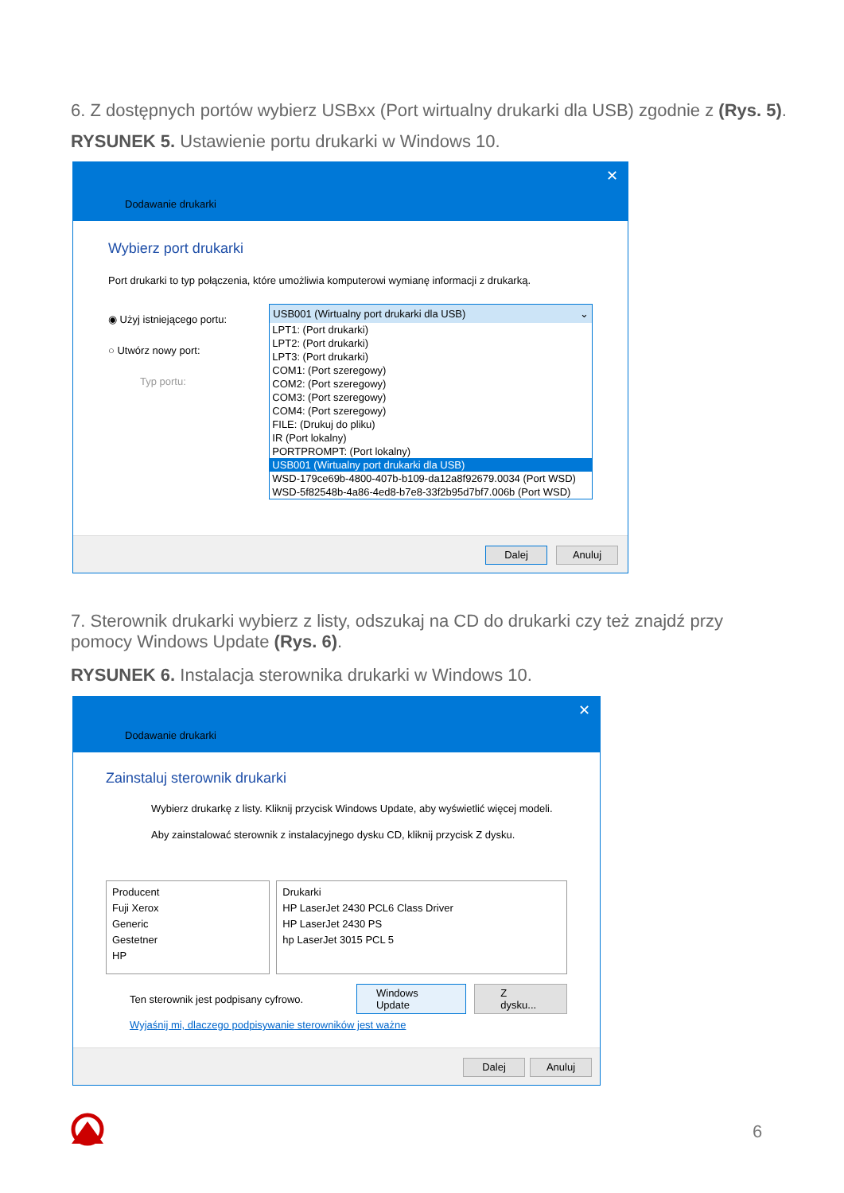6. Z dostępnych portów wybierz USBxx (Port wirtualny drukarki dla USB) zgodnie z (Rys. 5).
RYSUNEK 5. Ustawienie portu drukarki w Windows 10.
Dodawanie drukarki
✕
Wybierz port drukarki
Port drukarki to typ połączenia, które umożliwia komputerowi wymianę informacji z drukarką.
◉ Użyj istniejącego portu:
○ Utwórz nowy port:
Typ portu:
USB001 (Wirtualny port drukarki dla USB) ⌄
LPT1: (Port drukarki)
LPT2: (Port drukarki)
LPT3: (Port drukarki)
COM1: (Port szeregowy)
COM2: (Port szeregowy)
COM3: (Port szeregowy)
COM4: (Port szeregowy)
FILE: (Drukuj do pliku)
IR (Port lokalny)
PORTPROMPT: (Port lokalny)
USB001 (Wirtualny port drukarki dla USB)
WSD-179ce69b-4800-407b-b109-da12a8f92679.0034 (Port WSD)
WSD-5f82548b-4a86-4ed8-b7e8-33f2b95d7bf7.006b (Port WSD)
Dalej Anuluj
7. Sterownik drukarki wybierz z listy, odszukaj na CD do drukarki czy też znajdź przy pomocy Windows Update (Rys. 6).
RYSUNEK 6. Instalacja sterownika drukarki w Windows 10.
Dodawanie drukarki
✕
Zainstaluj sterownik drukarki
Wybierz drukarkę z listy. Kliknij przycisk Windows Update, aby wyświetlić więcej modeli.
Aby zainstalować sterownik z instalacyjnego dysku CD, kliknij przycisk Z dysku.
Producent
Fuji Xerox
Generic
Gestetner
HP
Drukarki
HP LaserJet 2430 PCL6 Class Driver
HP LaserJet 2430 PS
hp LaserJet 3015 PCL 5
Ten sterownik jest podpisany cyfrowo.
Windows Update Z dysku...
Wyjaśnij mi, dlaczego podpisywanie sterowników jest ważne
Dalej Anuluj
6